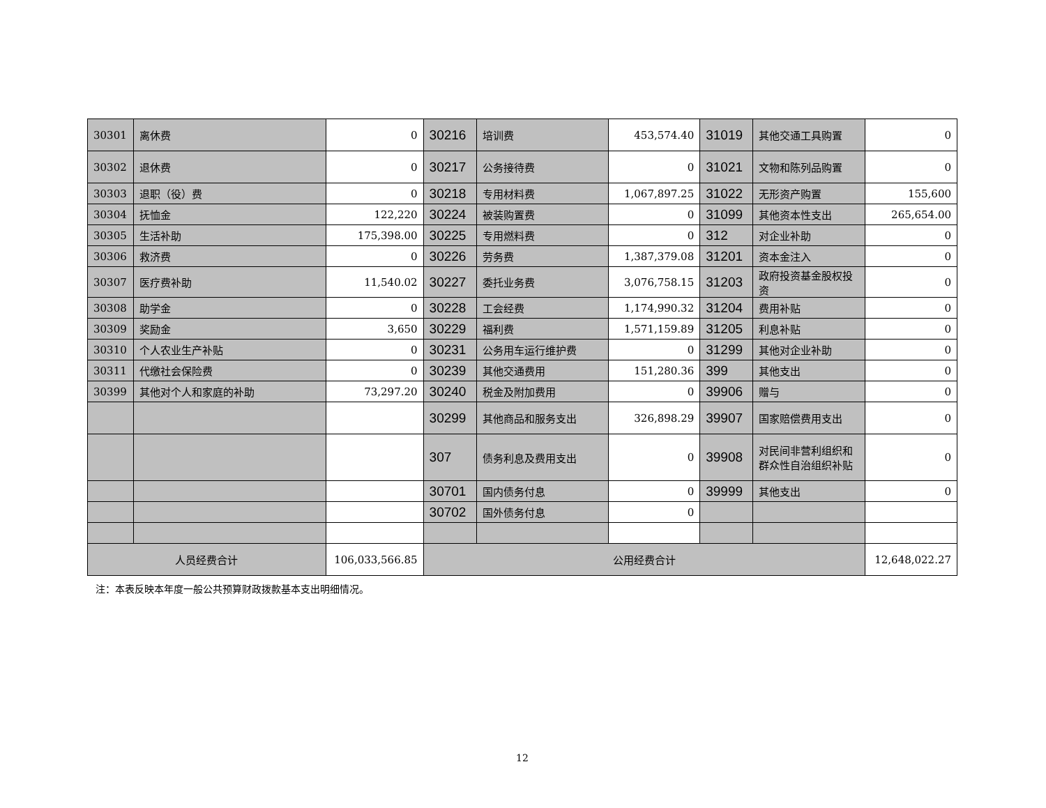| 30301 | 离休费 | 0 | 30216 | 培训费 | 453,574.40 | 31019 | 其他交通工具购置 | 0 |
| 30302 | 退休费 | 0 | 30217 | 公务接待费 | 0 | 31021 | 文物和陈列品购置 | 0 |
| 30303 | 退职（役）费 | 0 | 30218 | 专用材料费 | 1,067,897.25 | 31022 | 无形资产购置 | 155,600 |
| 30304 | 抚恤金 | 122,220 | 30224 | 被装购置费 | 0 | 31099 | 其他资本性支出 | 265,654.00 |
| 30305 | 生活补助 | 175,398.00 | 30225 | 专用燃料费 | 0 | 312 | 对企业补助 | 0 |
| 30306 | 救济费 | 0 | 30226 | 劳务费 | 1,387,379.08 | 31201 | 资本金注入 | 0 |
| 30307 | 医疗费补助 | 11,540.02 | 30227 | 委托业务费 | 3,076,758.15 | 31203 | 政府投资基金股权投资 | 0 |
| 30308 | 助学金 | 0 | 30228 | 工会经费 | 1,174,990.32 | 31204 | 费用补贴 | 0 |
| 30309 | 奖励金 | 3,650 | 30229 | 福利费 | 1,571,159.89 | 31205 | 利息补贴 | 0 |
| 30310 | 个人农业生产补贴 | 0 | 30231 | 公务用车运行维护费 | 0 | 31299 | 其他对企业补助 | 0 |
| 30311 | 代缴社会保险费 | 0 | 30239 | 其他交通费用 | 151,280.36 | 399 | 其他支出 | 0 |
| 30399 | 其他对个人和家庭的补助 | 73,297.20 | 30240 | 税金及附加费用 | 0 | 39906 | 赠与 | 0 |
| | | | 30299 | 其他商品和服务支出 | 326,898.29 | 39907 | 国家赔偿费用支出 | 0 |
| | | | 307 | 债务利息及费用支出 | 0 | 39908 | 对民间非营利组织和群众性自治组织补贴 | 0 |
| | | | 30701 | 国内债务付息 | 0 | 39999 | 其他支出 | 0 |
| | | | 30702 | 国外债务付息 | 0 | | | |
| 人员经费合计 | | 106,033,566.85 | 公用经费合计 | | | | | 12,648,022.27 |
注：本表反映本年度一般公共预算财政拨款基本支出明细情况。
12